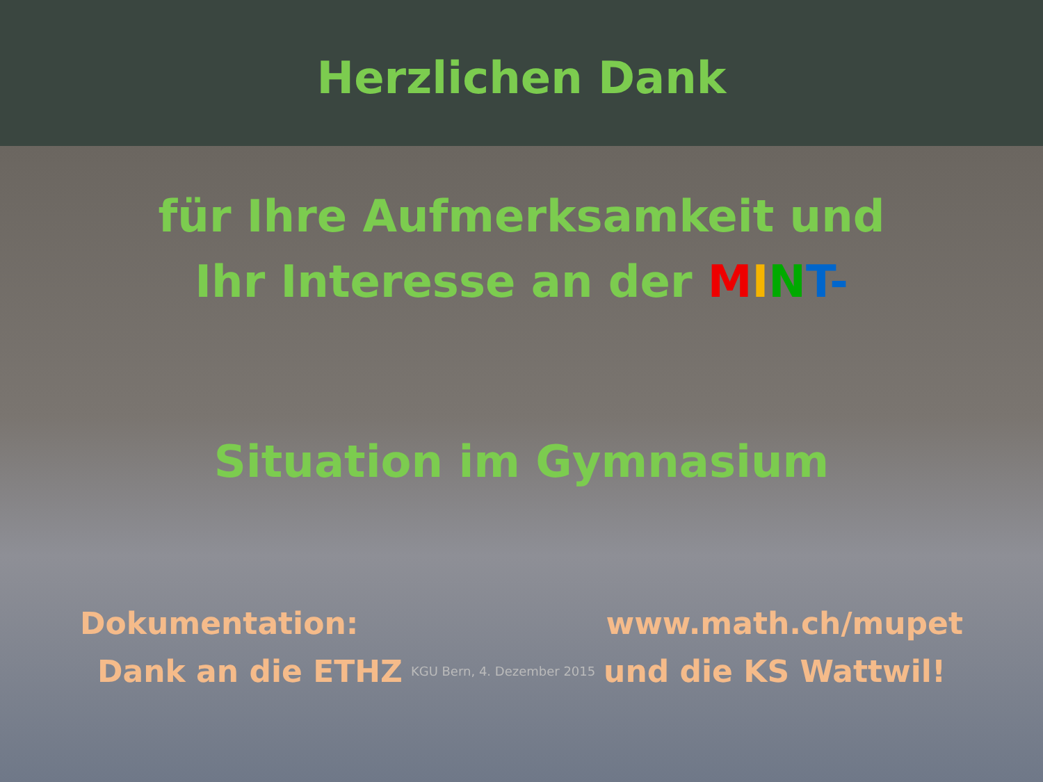Herzlichen Dank
für Ihre Aufmerksamkeit und
Ihr Interesse an der MINT-
Situation im Gymnasium
Dokumentation: www.math.ch/mupet
Dank an die ETHZ KGU Bern, 4. Dezember 2015 und die KS Wattwil!